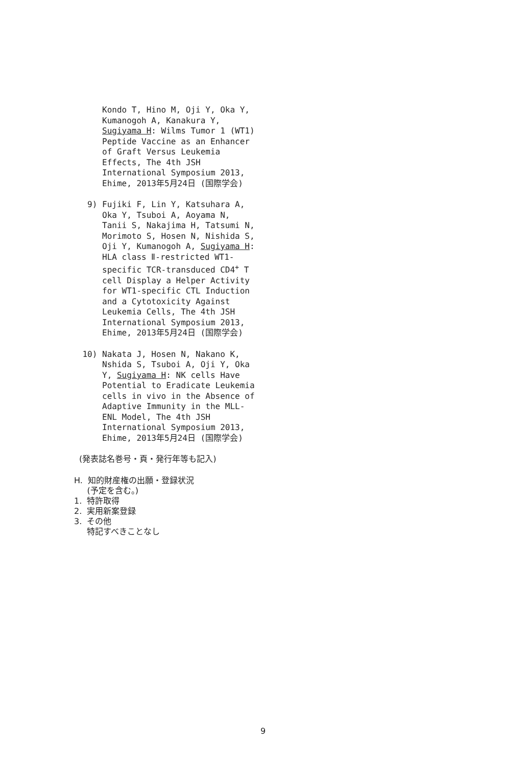Kondo T, Hino M, Oji Y, Oka Y, Kumanogoh A, Kanakura Y, Sugiyama H: Wilms Tumor 1 (WT1) Peptide Vaccine as an Enhancer of Graft Versus Leukemia Effects, The 4th JSH International Symposium 2013, Ehime, 2013年5月24日 (国際学会)
9) Fujiki F, Lin Y, Katsuhara A, Oka Y, Tsuboi A, Aoyama N, Tanii S, Nakajima H, Tatsumi N, Morimoto S, Hosen N, Nishida S, Oji Y, Kumanogoh A, Sugiyama H: HLA class Ⅱ-restricted WT1-specific TCR-transduced CD4<sup>+</sup> T cell Display a Helper Activity for WT1-specific CTL Induction and a Cytotoxicity Against Leukemia Cells, The 4th JSH International Symposium 2013, Ehime, 2013年5月24日 (国際学会)
10) Nakata J, Hosen N, Nakano K, Nshida S, Tsuboi A, Oji Y, Oka Y, Sugiyama H: NK cells Have Potential to Eradicate Leukemia cells in vivo in the Absence of Adaptive Immunity in the MLL-ENL Model, The 4th JSH International Symposium 2013, Ehime, 2013年5月24日 (国際学会)
(発表誌名巻号・頁・発行年等も記入)
H. 知的財産権の出願・登録状況
(予定を含む。)
1. 特許取得
2. 実用新案登録
3. その他
特記すべきことなし
9